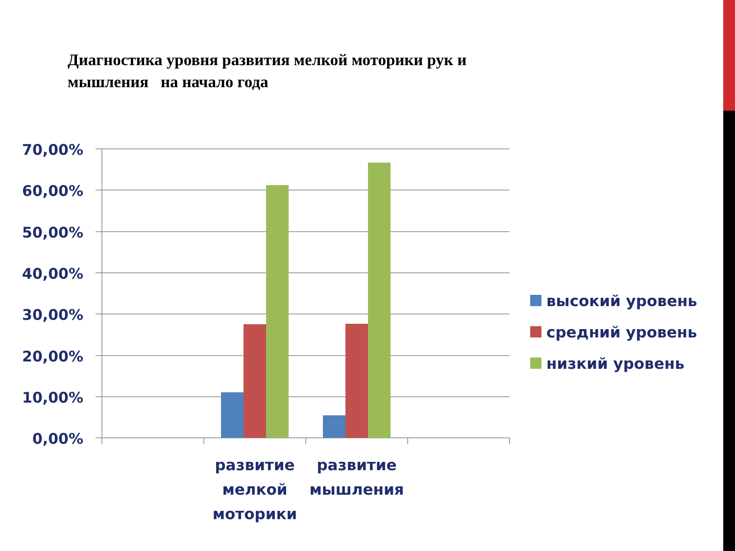Диагностика уровня развития мелкой моторики рук и мышления на начало года
70,00%
60,00%
50,00%
40,00%
30,00%
20,00%
10,00%
0,00%
развитие
мелкой
моторики
развитие
мышления
высокий уровень
средний уровень
низкий уровень